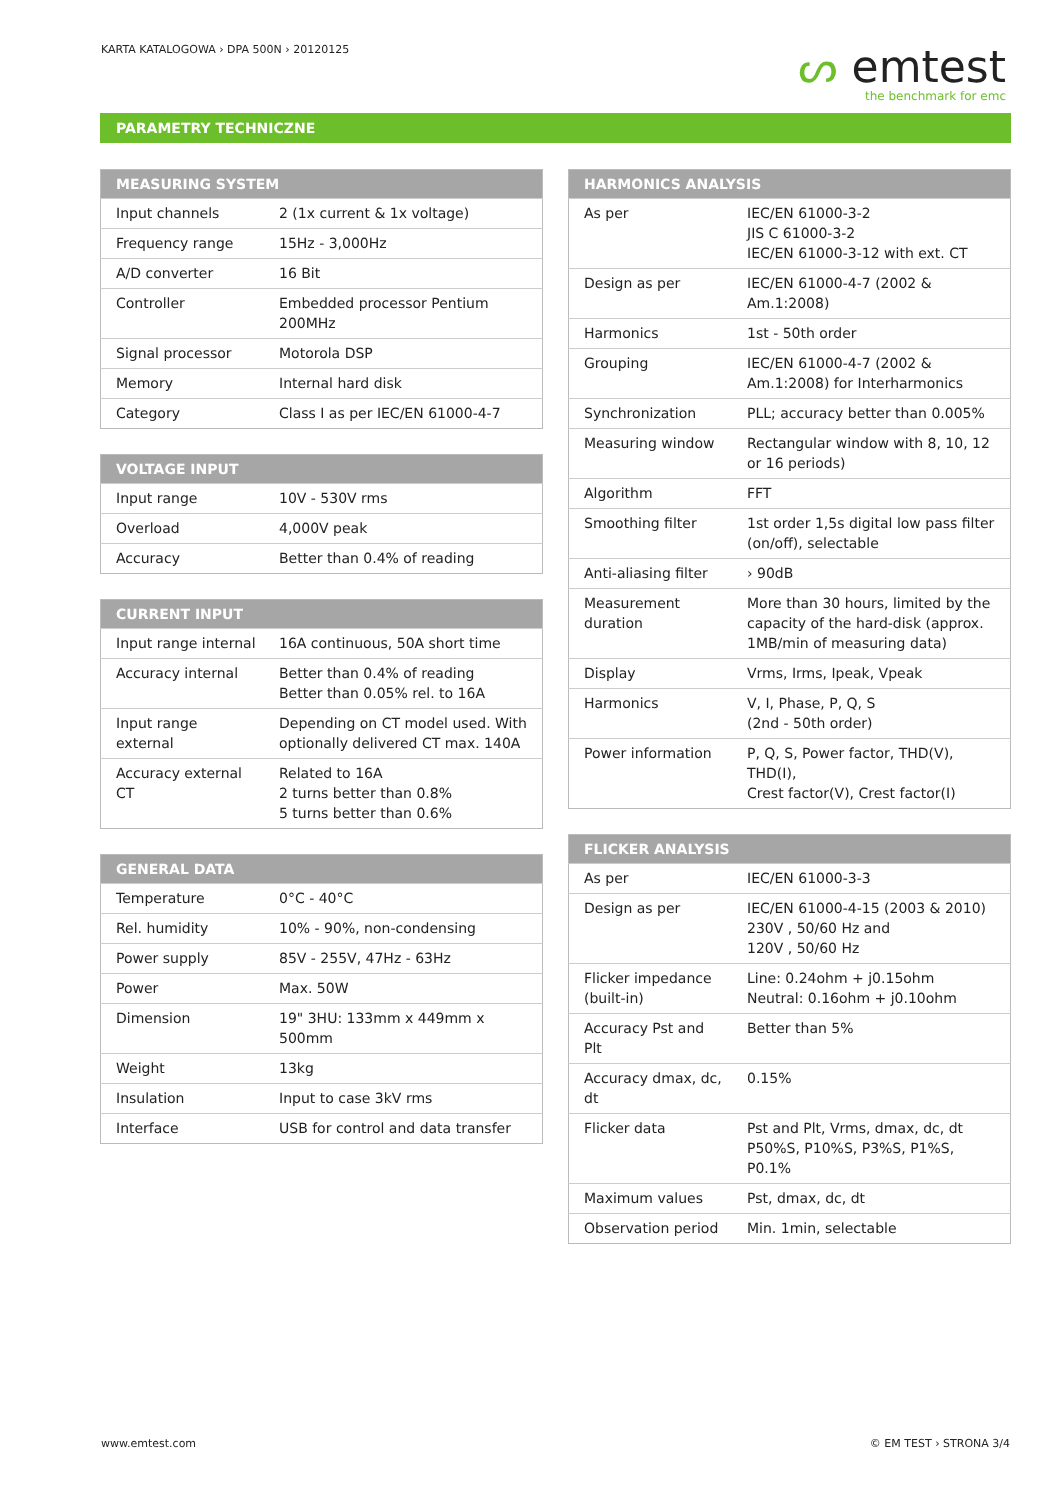KARTA KATALOGOWA › DPA 500N › 20120125
ᔕ emtest
the benchmark for emc
PARAMETRY TECHNICZNE
| MEASURING SYSTEM | |
| --- | --- |
| Input channels | 2 (1x current & 1x voltage) |
| Frequency range | 15Hz - 3,000Hz |
| A/D converter | 16 Bit |
| Controller | Embedded processor Pentium 200MHz |
| Signal processor | Motorola DSP |
| Memory | Internal hard disk |
| Category | Class I as per IEC/EN 61000-4-7 |
| VOLTAGE INPUT | |
| --- | --- |
| Input range | 10V - 530V rms |
| Overload | 4,000V peak |
| Accuracy | Better than 0.4% of reading |
| CURRENT INPUT | |
| --- | --- |
| Input range internal | 16A continuous, 50A short time |
| Accuracy internal | Better than 0.4% of reading Better than 0.05% rel. to 16A |
| Input range external | Depending on CT model used. With optionally delivered CT max. 140A |
| Accuracy external CT | Related to 16A 2 turns better than 0.8% 5 turns better than 0.6% |
| GENERAL DATA | |
| --- | --- |
| Temperature | 0°C - 40°C |
| Rel. humidity | 10% - 90%, non-condensing |
| Power supply | 85V - 255V, 47Hz - 63Hz |
| Power | Max. 50W |
| Dimension | 19" 3HU: 133mm x 449mm x 500mm |
| Weight | 13kg |
| Insulation | Input to case 3kV rms |
| Interface | USB for control and data transfer |
| HARMONICS ANALYSIS | |
| --- | --- |
| As per | IEC/EN 61000-3-2 JIS C 61000-3-2 IEC/EN 61000-3-12 with ext. CT |
| Design as per | IEC/EN 61000-4-7 (2002 & Am.1:2008) |
| Harmonics | 1st - 50th order |
| Grouping | IEC/EN 61000-4-7 (2002 & Am.1:2008) for Interharmonics |
| Synchronization | PLL; accuracy better than 0.005% |
| Measuring window | Rectangular window with 8, 10, 12 or 16 periods) |
| Algorithm | FFT |
| Smoothing filter | 1st order 1,5s digital low pass filter (on/off), selectable |
| Anti-aliasing filter | › 90dB |
| Measurement duration | More than 30 hours, limited by the capacity of the hard-disk (approx. 1MB/min of measuring data) |
| Display | Vrms, Irms, Ipeak, Vpeak |
| Harmonics | V, I, Phase, P, Q, S (2nd - 50th order) |
| Power information | P, Q, S, Power factor, THD(V), THD(I), Crest factor(V), Crest factor(I) |
| FLICKER ANALYSIS | |
| --- | --- |
| As per | IEC/EN 61000-3-3 |
| Design as per | IEC/EN 61000-4-15 (2003 & 2010) 230V , 50/60 Hz and 120V , 50/60 Hz |
| Flicker impedance (built-in) | Line: 0.24ohm + j0.15ohm Neutral: 0.16ohm + j0.10ohm |
| Accuracy Pst and Plt | Better than 5% |
| Accuracy dmax, dc, dt | 0.15% |
| Flicker data | Pst and Plt, Vrms, dmax, dc, dt P50%S, P10%S, P3%S, P1%S, P0.1% |
| Maximum values | Pst, dmax, dc, dt |
| Observation period | Min. 1min, selectable |
www.emtest.com © EM TEST › STRONA 3/4